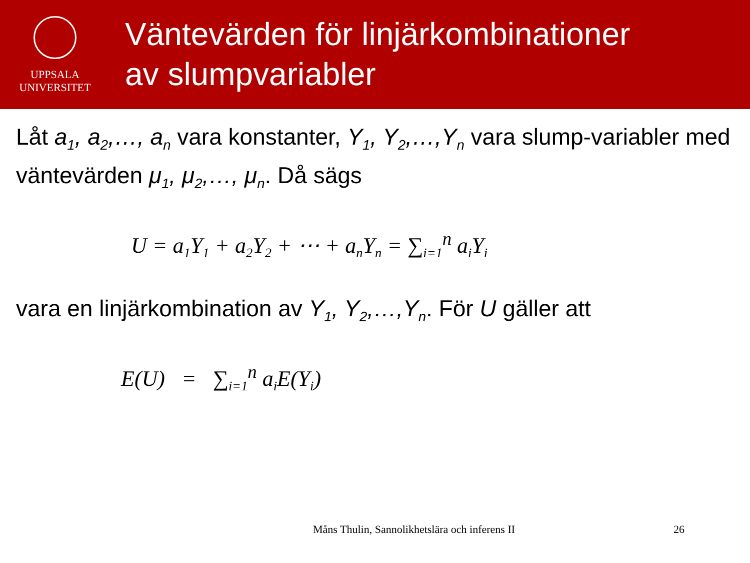UPPSALA
UNIVERSITET
Väntevärden för linjärkombinationer
av slumpvariabler
Låt a<sub>1</sub>, a<sub>2</sub>,…, a<sub>n</sub> vara konstanter, Y<sub>1</sub>, Y<sub>2</sub>,…,Y<sub>n</sub> vara slump-variabler med väntevärden μ<sub>1</sub>, μ<sub>2</sub>,…, μ<sub>n</sub>. Då sägs
U = a<sub>1</sub>Y<sub>1</sub> + a<sub>2</sub>Y<sub>2</sub> + ⋯ + a<sub>n</sub>Y<sub>n</sub> = ∑<sub>i=1</sub><sup>n</sup> a<sub>i</sub>Y<sub>i</sub>
vara en linjärkombination av Y<sub>1</sub>, Y<sub>2</sub>,…,Y<sub>n</sub>. För U gäller att
E(U) = ∑<sub>i=1</sub><sup>n</sup> a<sub>i</sub>E(Y<sub>i</sub>)
Måns Thulin, Sannolikhetslära och inferens II
26